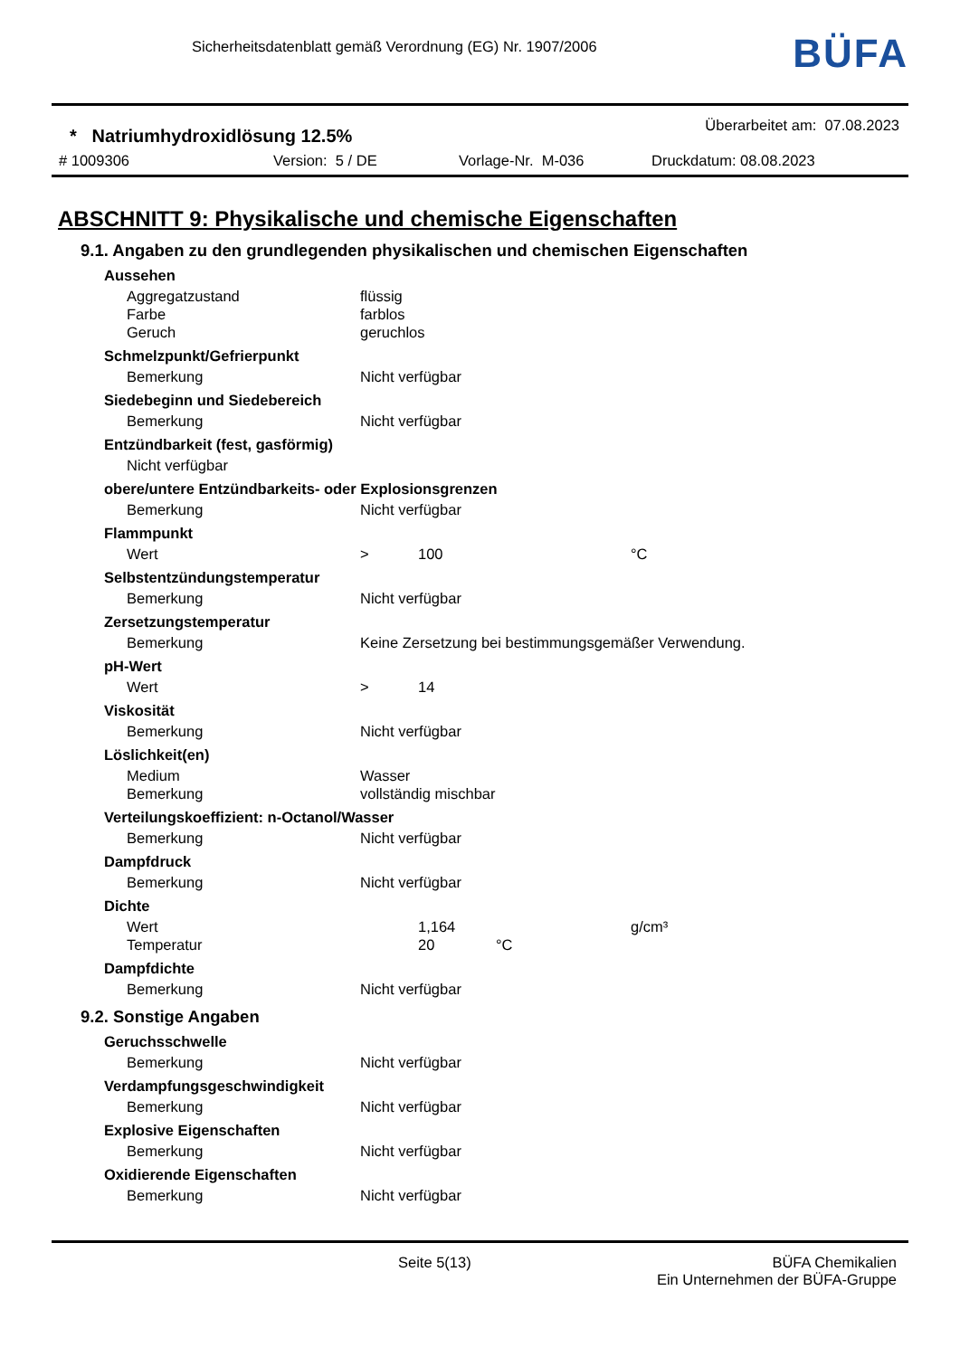Sicherheitsdatenblatt gemäß Verordnung (EG) Nr. 1907/2006
BÜFA
* Natriumhydroxidlösung 12.5%
Überarbeitet am: 07.08.2023
# 1009306 Version: 5 / DE Vorlage-Nr. M-036 Druckdatum: 08.08.2023
ABSCHNITT 9: Physikalische und chemische Eigenschaften
9.1. Angaben zu den grundlegenden physikalischen und chemischen Eigenschaften
Aussehen
Aggregatzustand flüssig
Farbe farblos
Geruch geruchlos
Schmelzpunkt/Gefrierpunkt
Bemerkung Nicht verfügbar
Siedebeginn und Siedebereich
Bemerkung Nicht verfügbar
Entzündbarkeit (fest, gasförmig)
Nicht verfügbar
obere/untere Entzündbarkeits- oder Explosionsgrenzen
Bemerkung Nicht verfügbar
Flammpunkt
Wert > 100 °C
Selbstentzündungstemperatur
Bemerkung Nicht verfügbar
Zersetzungstemperatur
Bemerkung Keine Zersetzung bei bestimmungsgemäßer Verwendung.
pH-Wert
Wert > 14
Viskosität
Bemerkung Nicht verfügbar
Löslichkeit(en)
Medium Wasser
Bemerkung vollständig mischbar
Verteilungskoeffizient: n-Octanol/Wasser
Bemerkung Nicht verfügbar
Dampfdruck
Bemerkung Nicht verfügbar
Dichte
Wert 1,164 g/cm³
Temperatur 20 °C
Dampfdichte
Bemerkung Nicht verfügbar
9.2. Sonstige Angaben
Geruchsschwelle
Bemerkung Nicht verfügbar
Verdampfungsgeschwindigkeit
Bemerkung Nicht verfügbar
Explosive Eigenschaften
Bemerkung Nicht verfügbar
Oxidierende Eigenschaften
Bemerkung Nicht verfügbar
Seite 5(13) BÜFA Chemikalien
Ein Unternehmen der BÜFA-Gruppe